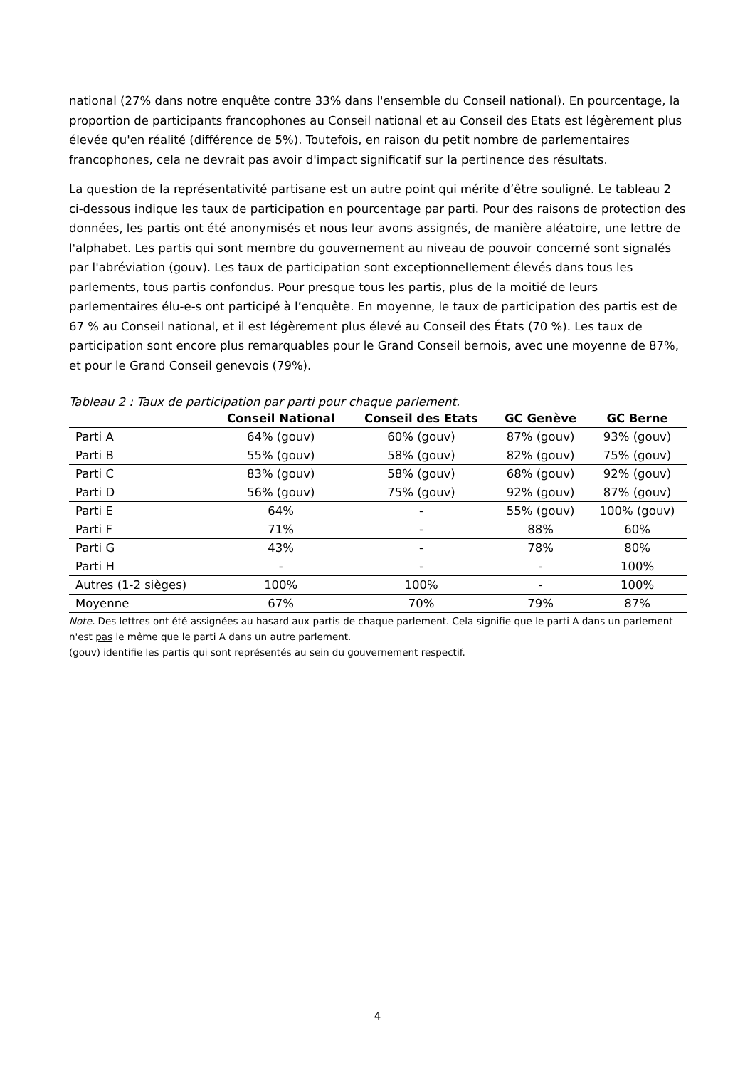national (27% dans notre enquête contre 33% dans l'ensemble du Conseil national). En pourcentage, la proportion de participants francophones au Conseil national et au Conseil des Etats est légèrement plus élevée qu'en réalité (différence de 5%). Toutefois, en raison du petit nombre de parlementaires francophones, cela ne devrait pas avoir d'impact significatif sur la pertinence des résultats.
La question de la représentativité partisane est un autre point qui mérite d’être souligné. Le tableau 2 ci-dessous indique les taux de participation en pourcentage par parti. Pour des raisons de protection des données, les partis ont été anonymisés et nous leur avons assignés, de manière aléatoire, une lettre de l'alphabet. Les partis qui sont membre du gouvernement au niveau de pouvoir concerné sont signalés par l'abréviation (gouv). Les taux de participation sont exceptionnellement élevés dans tous les parlements, tous partis confondus. Pour presque tous les partis, plus de la moitié de leurs parlementaires élu-e-s ont participé à l’enquête. En moyenne, le taux de participation des partis est de 67 % au Conseil national, et il est légèrement plus élevé au Conseil des États (70 %). Les taux de participation sont encore plus remarquables pour le Grand Conseil bernois, avec une moyenne de 87%, et pour le Grand Conseil genevois (79%).
Tableau 2 : Taux de participation par parti pour chaque parlement.
| | Conseil National | Conseil des Etats | GC Genève | GC Berne |
| --- | --- | --- | --- | --- |
| Parti A | 64% (gouv) | 60% (gouv) | 87% (gouv) | 93% (gouv) |
| Parti B | 55% (gouv) | 58% (gouv) | 82% (gouv) | 75% (gouv) |
| Parti C | 83% (gouv) | 58% (gouv) | 68% (gouv) | 92% (gouv) |
| Parti D | 56% (gouv) | 75% (gouv) | 92% (gouv) | 87% (gouv) |
| Parti E | 64% | - | 55% (gouv) | 100% (gouv) |
| Parti F | 71% | - | 88% | 60% |
| Parti G | 43% | - | 78% | 80% |
| Parti H | - | - | - | 100% |
| Autres (1-2 sièges) | 100% | 100% | - | 100% |
| Moyenne | 67% | 70% | 79% | 87% |
Note. Des lettres ont été assignées au hasard aux partis de chaque parlement. Cela signifie que le parti A dans un parlement n'est pas le même que le parti A dans un autre parlement.
(gouv) identifie les partis qui sont représentés au sein du gouvernement respectif.
4